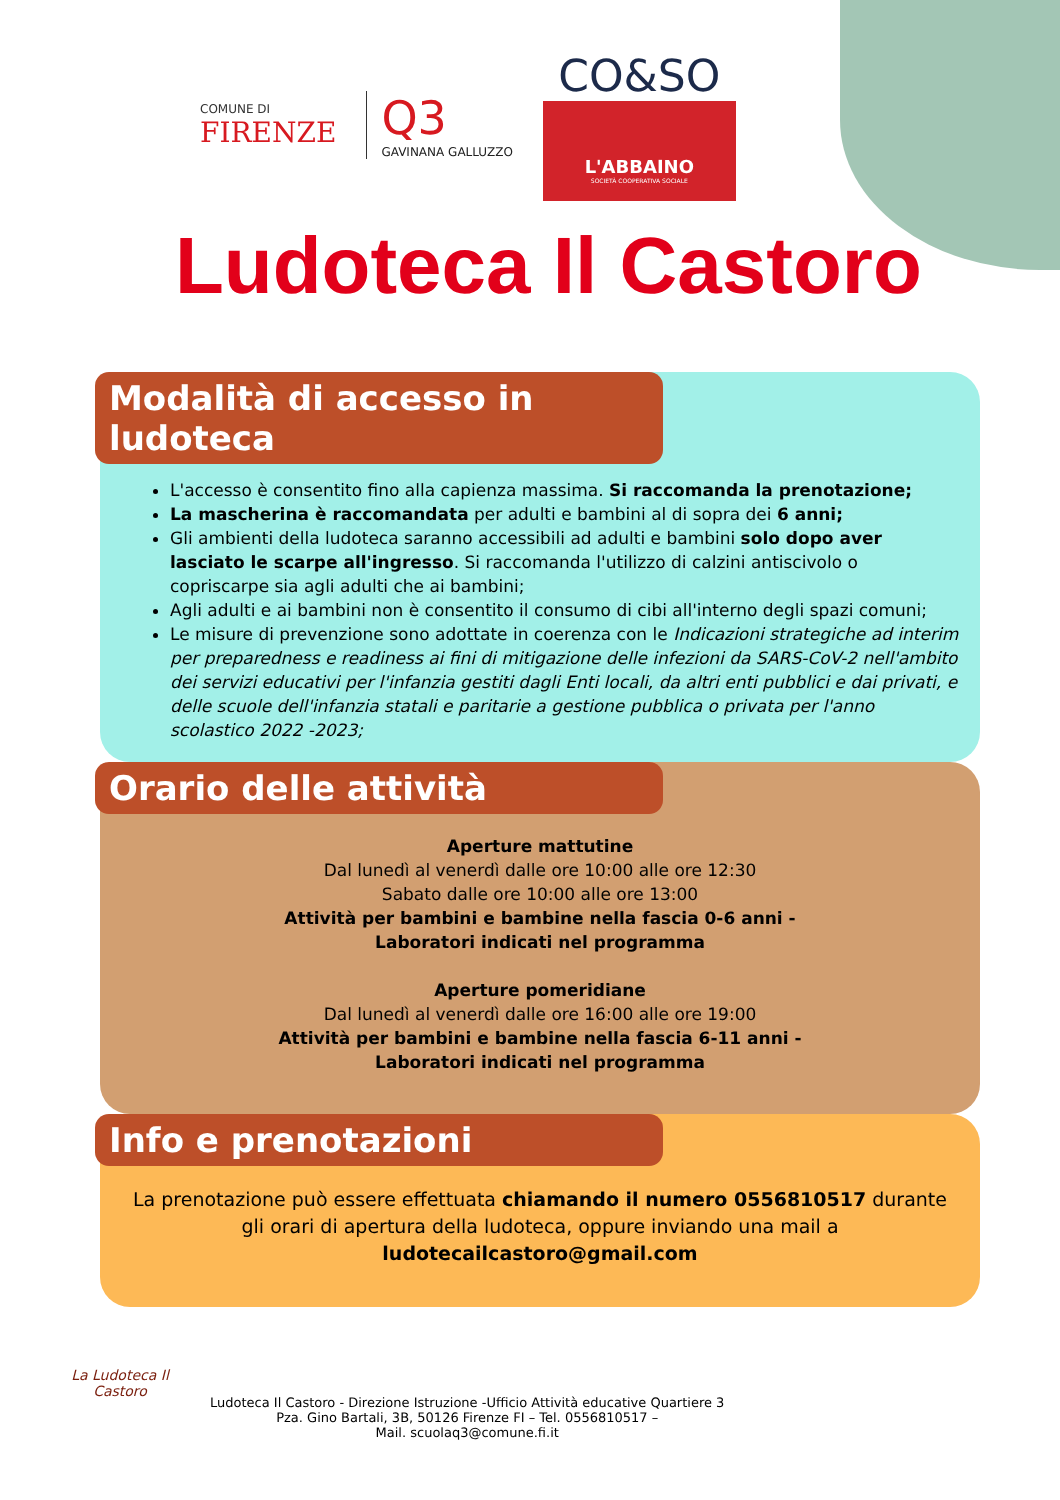COMUNE DI
FIRENZE
Q3
GAVINANA GALLUZZO
CO&SO
L'ABBAINO
SOCIETÀ COOPERATIVA SOCIALE
Ludoteca Il Castoro
Modalità di accesso in ludoteca
L'accesso è consentito fino alla capienza massima. Si raccomanda la prenotazione;
La mascherina è raccomandata per adulti e bambini al di sopra dei 6 anni;
Gli ambienti della ludoteca saranno accessibili ad adulti e bambini solo dopo aver lasciato le scarpe all'ingresso. Si raccomanda l'utilizzo di calzini antiscivolo o copriscarpe sia agli adulti che ai bambini;
Agli adulti e ai bambini non è consentito il consumo di cibi all'interno degli spazi comuni;
Le misure di prevenzione sono adottate in coerenza con le Indicazioni strategiche ad interim per preparedness e readiness ai fini di mitigazione delle infezioni da SARS-CoV-2 nell'ambito dei servizi educativi per l'infanzia gestiti dagli Enti locali, da altri enti pubblici e dai privati, e delle scuole dell'infanzia statali e paritarie a gestione pubblica o privata per l'anno scolastico 2022 -2023;
Orario delle attività
Aperture mattutine
Dal lunedì al venerdì dalle ore 10:00 alle ore 12:30
Sabato dalle ore 10:00 alle ore 13:00
Attività per bambini e bambine nella fascia 0-6 anni -
Laboratori indicati nel programma
Aperture pomeridiane
Dal lunedì al venerdì dalle ore 16:00 alle ore 19:00
Attività per bambini e bambine nella fascia 6-11 anni -
Laboratori indicati nel programma
Info e prenotazioni
La prenotazione può essere effettuata chiamando il numero 0556810517 durante gli orari di apertura della ludoteca, oppure inviando una mail a
ludotecailcastoro@gmail.com
La Ludoteca Il Castoro
Ludoteca Il Castoro - Direzione Istruzione -Ufficio Attività educative Quartiere 3
Pza. Gino Bartali, 3B, 50126 Firenze FI – Tel. 0556810517 –
Mail. scuolaq3@comune.fi.it